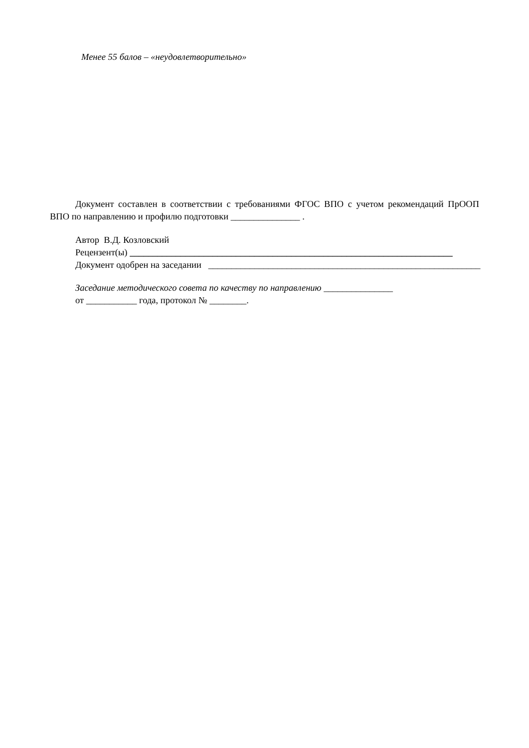Менее 55 балов – «неудовлетворительно»
Документ составлен в соответствии с требованиями ФГОС ВПО с учетом рекомендаций ПрООП ВПО по направлению и профилю подготовки _______________ .
Автор В.Д. Козловский
Рецензент(ы) ______________________________________________________________________
Документ одобрен на заседании ___________________________________________________________
Заседание методического совета по качеству по направлению _______________
от ___________ года, протокол № ________.